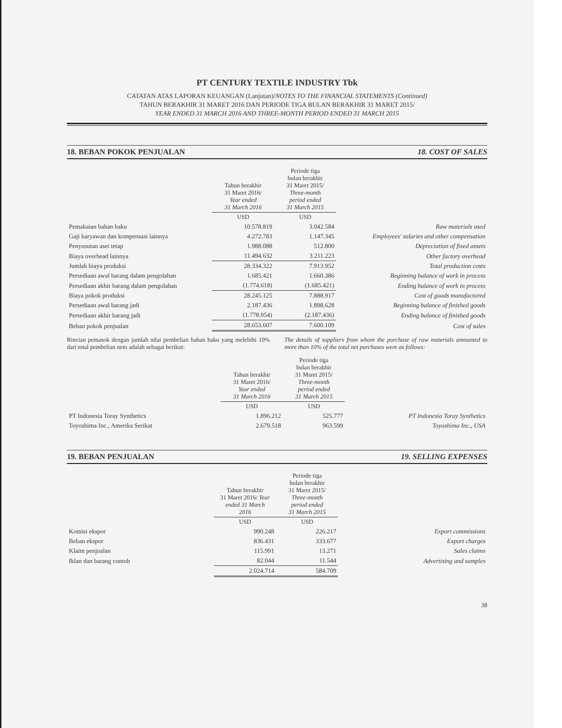PT CENTURY TEXTILE INDUSTRY Tbk
CATATAN ATAS LAPORAN KEUANGAN (Lanjutan)/NOTES TO THE FINANCIAL STATEMENTS (Continued)
TAHUN BERAKHIR 31 MARET 2016 DAN PERIODE TIGA BULAN BERAKHIR 31 MARET 2015/
YEAR ENDED 31 MARCH 2016 AND THREE-MONTH PERIOD ENDED 31 MARCH 2015
18. BEBAN POKOK PENJUALAN 18. COST OF SALES
| | Tahun berakhir 31 Maret 2016/ Year ended 31 March 2016 | Periode tiga bulan berakhir 31 Maret 2015/ Three-month period ended 31 March 2015 | |
| --- | --- | --- | --- |
| | USD | USD | |
| Pemakaian bahan baku | 10.578.819 | 3.042.584 | Raw materials used |
| Gaji karyawan dan kompensasi lainnya | 4.272.783 | 1.147.345 | Employees' salaries and other compensation |
| Penyusutan aset tetap | 1.988.088 | 512.800 | Depreciation of fixed assets |
| Biaya overhead lainnya | 11.494.632 | 3.211.223 | Other factory overhead |
| Jumlah biaya produksi | 28.334.322 | 7.913.952 | Total production costs |
| Persediaan awal barang dalam pengolahan | 1.685.421 | 1.660.386 | Beginning balance of work in process |
| Persediaan akhir barang dalam pengolahan | (1.774.618) | (1.685.421) | Ending balance of work in process |
| Biaya pokok produksi | 28.245.125 | 7.888.917 | Cost of goods manufactured |
| Persediaan awal barang jadi | 2.187.436 | 1.898.628 | Beginning balance of finished goods |
| Persediaan akhir barang jadi | (1.778.954) | (2.187.436) | Ending balance of finished goods |
| Beban pokok penjualan | 28.653.607 | 7.600.109 | Cost of sales |
Rincian pemasok dengan jumlah nilai pembelian bahan baku yang melebihi 10% dari total pembelian neto adalah sebagai berikut:
The details of suppliers from whom the purchase of raw materials amounted to more than 10% of the total net purchases were as follows:
| | Tahun berakhir 31 Maret 2016/ Year ended 31 March 2016 | Periode tiga bulan berakhir 31 Maret 2015/ Three-month period ended 31 March 2015 | |
| --- | --- | --- | --- |
| | USD | USD | |
| PT Indonesia Toray Synthetics | 1.896.212 | 525.777 | PT Indonesia Toray Synthetics |
| Toyoshima Inc., Amerika Serikat | 2.679.518 | 963.599 | Toyoshima Inc., USA |
19. BEBAN PENJUALAN 19. SELLING EXPENSES
| | Tahun berakhir 31 Maret 2016/ Year ended 31 March 2016 | Periode tiga bulan berakhir 31 Maret 2015/ Three-month period ended 31 March 2015 | |
| --- | --- | --- | --- |
| | USD | USD | |
| Komisi ekspor | 990.248 | 226.217 | Export commissions |
| Beban ekspor | 836.431 | 333.677 | Export charges |
| Klaim penjualan | 115.991 | 13.271 | Sales claims |
| Iklan dan barang contoh | 82.044 | 11.544 | Advertising and samples |
| | 2.024.714 | 584.709 | |
38